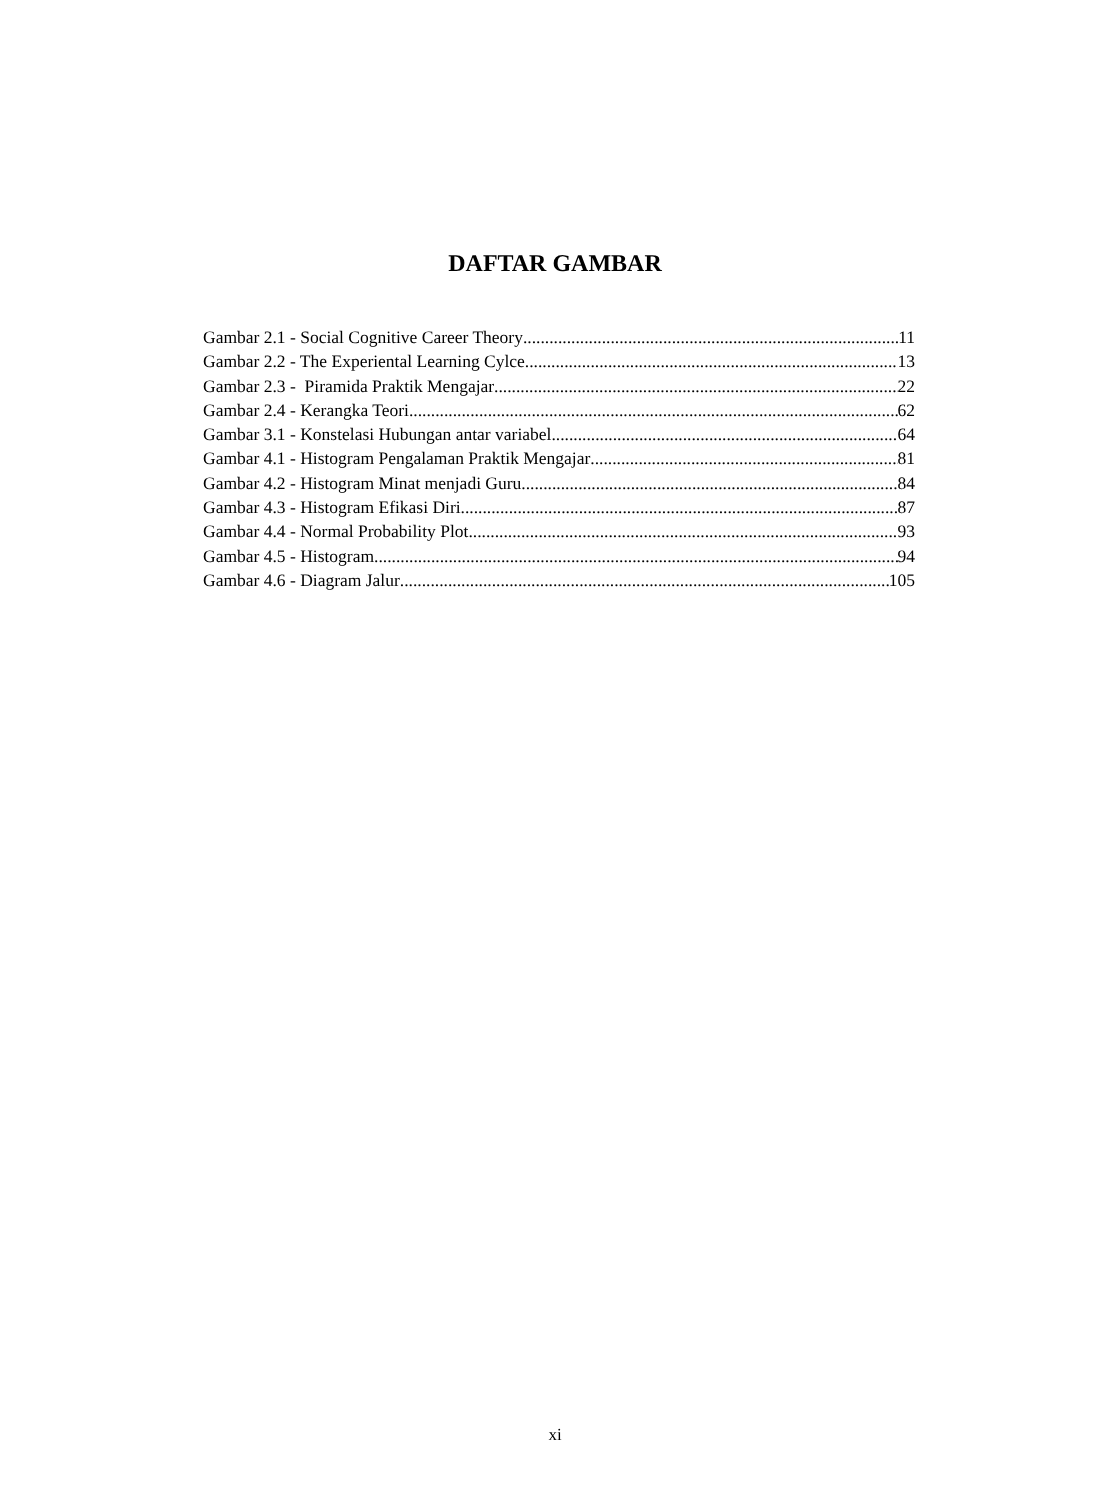DAFTAR GAMBAR
Gambar 2.1 - Social Cognitive Career Theory 11
Gambar 2.2 - The Experiental Learning Cylce 13
Gambar 2.3 - Piramida Praktik Mengajar 22
Gambar 2.4 - Kerangka Teori 62
Gambar 3.1 - Konstelasi Hubungan antar variabel 64
Gambar 4.1 - Histogram Pengalaman Praktik Mengajar 81
Gambar 4.2 - Histogram Minat menjadi Guru 84
Gambar 4.3 - Histogram Efikasi Diri 87
Gambar 4.4 - Normal Probability Plot 93
Gambar 4.5 - Histogram 94
Gambar 4.6 - Diagram Jalur 105
xi